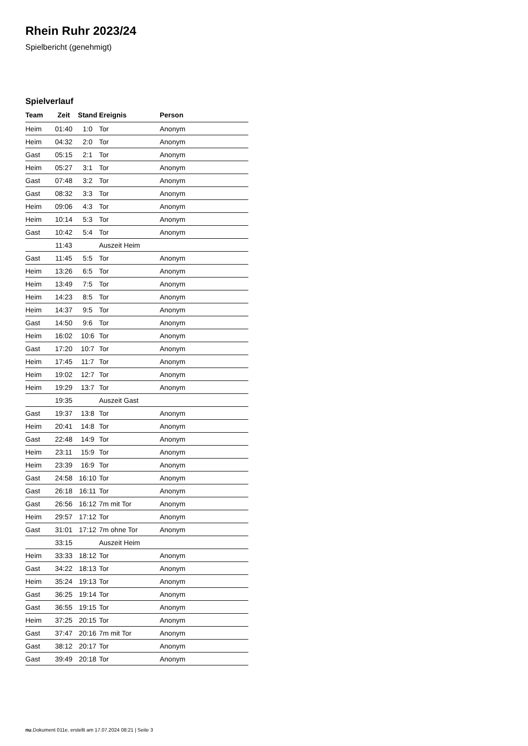Rhein Ruhr 2023/24
Spielbericht (genehmigt)
Spielverlauf
| Team | Zeit | Stand | Ereignis | Person |
| --- | --- | --- | --- | --- |
| Heim | 01:40 | 1:0 | Tor | Anonym |
| Heim | 04:32 | 2:0 | Tor | Anonym |
| Gast | 05:15 | 2:1 | Tor | Anonym |
| Heim | 05:27 | 3:1 | Tor | Anonym |
| Gast | 07:48 | 3:2 | Tor | Anonym |
| Gast | 08:32 | 3:3 | Tor | Anonym |
| Heim | 09:06 | 4:3 | Tor | Anonym |
| Heim | 10:14 | 5:3 | Tor | Anonym |
| Gast | 10:42 | 5:4 | Tor | Anonym |
| | 11:43 | | Auszeit Heim | |
| Gast | 11:45 | 5:5 | Tor | Anonym |
| Heim | 13:26 | 6:5 | Tor | Anonym |
| Heim | 13:49 | 7:5 | Tor | Anonym |
| Heim | 14:23 | 8:5 | Tor | Anonym |
| Heim | 14:37 | 9:5 | Tor | Anonym |
| Gast | 14:50 | 9:6 | Tor | Anonym |
| Heim | 16:02 | 10:6 | Tor | Anonym |
| Gast | 17:20 | 10:7 | Tor | Anonym |
| Heim | 17:45 | 11:7 | Tor | Anonym |
| Heim | 19:02 | 12:7 | Tor | Anonym |
| Heim | 19:29 | 13:7 | Tor | Anonym |
| | 19:35 | | Auszeit Gast | |
| Gast | 19:37 | 13:8 | Tor | Anonym |
| Heim | 20:41 | 14:8 | Tor | Anonym |
| Gast | 22:48 | 14:9 | Tor | Anonym |
| Heim | 23:11 | 15:9 | Tor | Anonym |
| Heim | 23:39 | 16:9 | Tor | Anonym |
| Gast | 24:58 | 16:10 | Tor | Anonym |
| Gast | 26:18 | 16:11 | Tor | Anonym |
| Gast | 26:56 | 16:12 | 7m mit Tor | Anonym |
| Heim | 29:57 | 17:12 | Tor | Anonym |
| Gast | 31:01 | 17:12 | 7m ohne Tor | Anonym |
| | 33:15 | | Auszeit Heim | |
| Heim | 33:33 | 18:12 | Tor | Anonym |
| Gast | 34:22 | 18:13 | Tor | Anonym |
| Heim | 35:24 | 19:13 | Tor | Anonym |
| Gast | 36:25 | 19:14 | Tor | Anonym |
| Gast | 36:55 | 19:15 | Tor | Anonym |
| Heim | 37:25 | 20:15 | Tor | Anonym |
| Gast | 37:47 | 20:16 | 7m mit Tor | Anonym |
| Gast | 38:12 | 20:17 | Tor | Anonym |
| Gast | 39:49 | 20:18 | Tor | Anonym |
nu.Dokument 011e, erstellt am 17.07.2024 08:21 | Seite 3